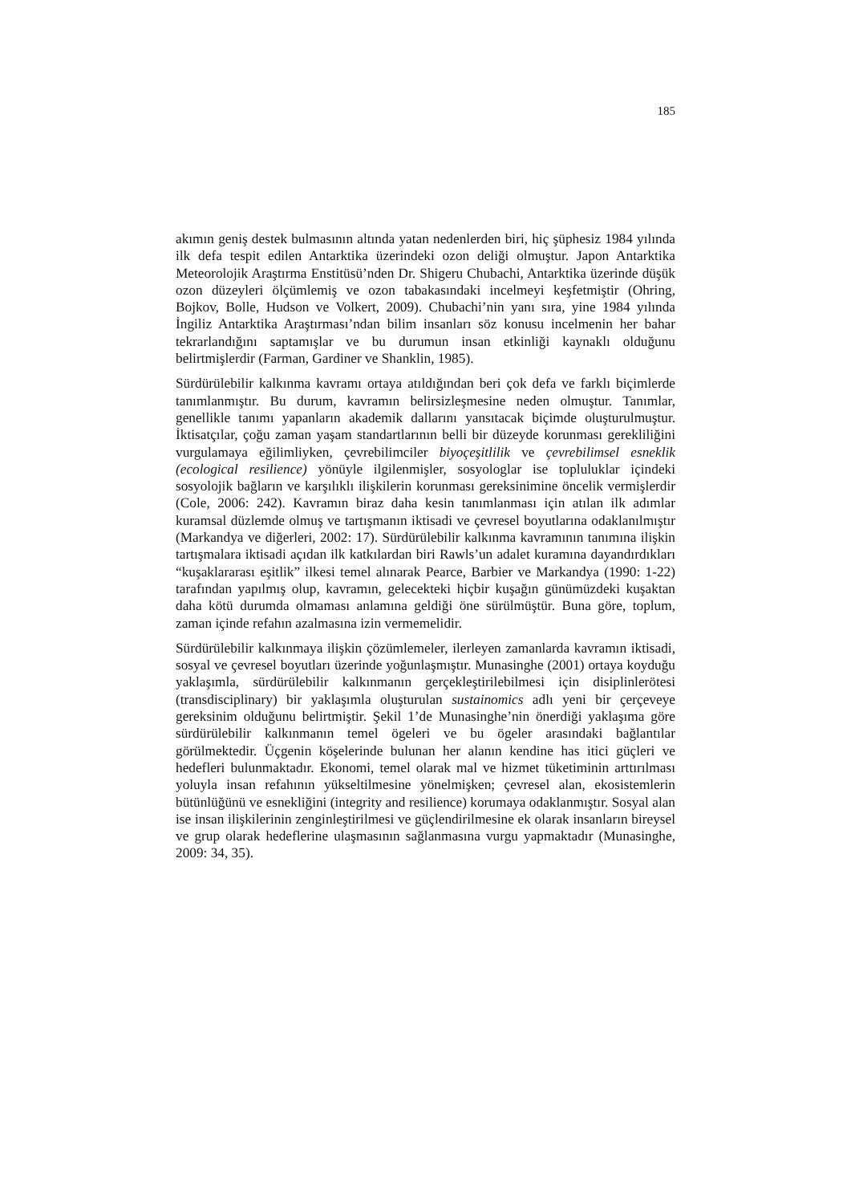185
akımın geniş destek bulmasının altında yatan nedenlerden biri, hiç şüphesiz 1984 yılında ilk defa tespit edilen Antarktika üzerindeki ozon deliği olmuştur. Japon Antarktika Meteorolojik Araştırma Enstitüsü’nden Dr. Shigeru Chubachi, Antarktika üzerinde düşük ozon düzeyleri ölçümlemiş ve ozon tabakasındaki incelmeyi keşfetmiştir (Ohring, Bojkov, Bolle, Hudson ve Volkert, 2009). Chubachi’nin yanı sıra, yine 1984 yılında İngiliz Antarktika Araştırması’ndan bilim insanları söz konusu incelmenin her bahar tekrarlandığını saptamışlar ve bu durumun insan etkinliği kaynaklı olduğunu belirtmişlerdir (Farman, Gardiner ve Shanklin, 1985).
Sürdürülebilir kalkınma kavramı ortaya atıldığından beri çok defa ve farklı biçimlerde tanımlanmıştır. Bu durum, kavramın belirsizleşmesine neden olmuştur. Tanımlar, genellikle tanımı yapanların akademik dallarını yansıtacak biçimde oluşturulmuştur. İktisatçılar, çoğu zaman yaşam standartlarının belli bir düzeyde korunması gerekliliğini vurgulamaya eğilimliyken, çevrebilimciler biyoçeşitlilik ve çevrebilimsel esneklik (ecological resilience) yönüyle ilgilenmişler, sosyologlar ise topluluklar içindeki sosyolojik bağların ve karşılıklı ilişkilerin korunması gereksinimine öncelik vermişlerdir (Cole, 2006: 242). Kavramın biraz daha kesin tanımlanması için atılan ilk adımlar kuramsal düzlemde olmuş ve tartışmanın iktisadi ve çevresel boyutlarına odaklanılmıştır (Markandya ve diğerleri, 2002: 17). Sürdürülebilir kalkınma kavramının tanımına ilişkin tartışmalara iktisadi açıdan ilk katkılardan biri Rawls’un adalet kuramına dayandırdıkları “kuşaklararası eşitlik” ilkesi temel alınarak Pearce, Barbier ve Markandya (1990: 1-22) tarafından yapılmış olup, kavramın, gelecekteki hiçbir kuşağın günümüzdeki kuşaktan daha kötü durumda olmaması anlamına geldiği öne sürülmüştür. Buna göre, toplum, zaman içinde refahın azalmasına izin vermemelidir.
Sürdürülebilir kalkınmaya ilişkin çözümlemeler, ilerleyen zamanlarda kavramın iktisadi, sosyal ve çevresel boyutları üzerinde yoğunlaşmıştır. Munasinghe (2001) ortaya koyduğu yaklaşımla, sürdürülebilir kalkınmanın gerçekleştirilebilmesi için disiplinlerötesi (transdisciplinary) bir yaklaşımla oluşturulan sustainomics adlı yeni bir çerçeveye gereksinim olduğunu belirtmiştir. Şekil 1’de Munasinghe’nin önerdiği yaklaşıma göre sürdürülebilir kalkınmanın temel ögeleri ve bu ögeler arasındaki bağlantılar görülmektedir. Üçgenin köşelerinde bulunan her alanın kendine has itici güçleri ve hedefleri bulunmaktadır. Ekonomi, temel olarak mal ve hizmet tüketiminin arttırılması yoluyla insan refahının yükseltilmesine yönelmişken; çevresel alan, ekosistemlerin bütünlüğünü ve esnekliğini (integrity and resilience) korumaya odaklanmıştır. Sosyal alan ise insan ilişkilerinin zenginleştirilmesi ve güçlendirilmesine ek olarak insanların bireysel ve grup olarak hedeflerine ulaşmasının sağlanmasına vurgu yapmaktadır (Munasinghe, 2009: 34, 35).